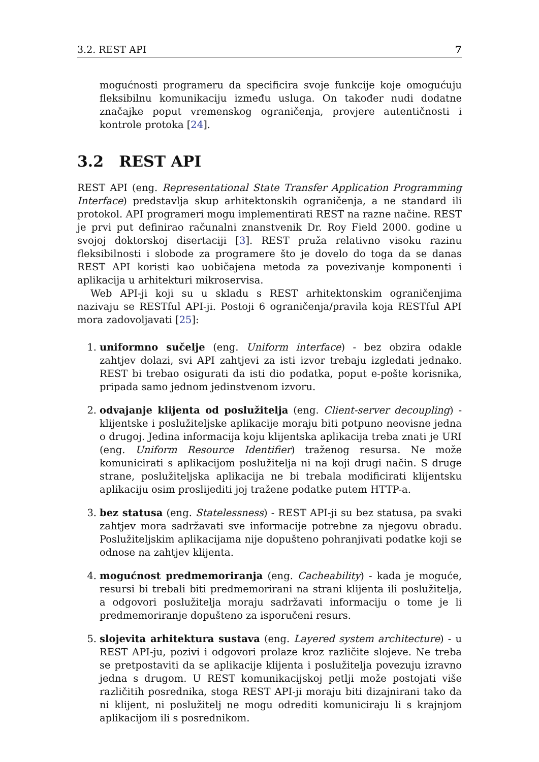3.2. REST API 7
mogućnosti programeru da specificira svoje funkcije koje omogućuju fleksibilnu komunikaciju između usluga. On također nudi dodatne značajke poput vremenskog ograničenja, provjere autentičnosti i kontrole protoka [24].
3.2 REST API
REST API (eng. Representational State Transfer Application Programming Interface) predstavlja skup arhitektonskih ograničenja, a ne standard ili protokol. API programeri mogu implementirati REST na razne načine. REST je prvi put definirao računalni znanstvenik Dr. Roy Field 2000. godine u svojoj doktorskoj disertaciji [3]. REST pruža relativno visoku razinu fleksibilnosti i slobode za programere što je dovelo do toga da se danas REST API koristi kao uobičajena metoda za povezivanje komponenti i aplikacija u arhitekturi mikroservisa.
Web API-ji koji su u skladu s REST arhitektonskim ograničenjima nazivaju se RESTful API-ji. Postoji 6 ograničenja/pravila koja RESTful API mora zadovoljavati [25]:
1. uniformno sučelje (eng. Uniform interface) - bez obzira odakle zahtjev dolazi, svi API zahtjevi za isti izvor trebaju izgledati jednako. REST bi trebao osigurati da isti dio podatka, poput e-pošte korisnika, pripada samo jednom jedinstvenom izvoru.
2. odvajanje klijenta od poslužitelja (eng. Client-server decoupling) - klijentske i poslužiteljske aplikacije moraju biti potpuno neovisne jedna o drugoj. Jedina informacija koju klijentska aplikacija treba znati je URI (eng. Uniform Resource Identifier) traženog resursa. Ne može komunicirati s aplikacijom poslužitelja ni na koji drugi način. S druge strane, poslužiteljska aplikacija ne bi trebala modificirati klijentsku aplikaciju osim proslijediti joj tražene podatke putem HTTP-a.
3. bez statusa (eng. Statelessness) - REST API-ji su bez statusa, pa svaki zahtjev mora sadržavati sve informacije potrebne za njegovu obradu. Poslužiteljskim aplikacijama nije dopušteno pohranjivati podatke koji se odnose na zahtjev klijenta.
4. mogućnost predmemoriranja (eng. Cacheability) - kada je moguće, resursi bi trebali biti predmemorirani na strani klijenta ili poslužitelja, a odgovori poslužitelja moraju sadržavati informaciju o tome je li predmemoriranje dopušteno za isporučeni resurs.
5. slojevita arhitektura sustava (eng. Layered system architecture) - u REST API-ju, pozivi i odgovori prolaze kroz različite slojeve. Ne treba se pretpostaviti da se aplikacije klijenta i poslužitelja povezuju izravno jedna s drugom. U REST komunikacijskoj petlji može postojati više različitih posrednika, stoga REST API-ji moraju biti dizajnirani tako da ni klijent, ni poslužitelj ne mogu odrediti komuniciraju li s krajnjom aplikacijom ili s posrednikom.